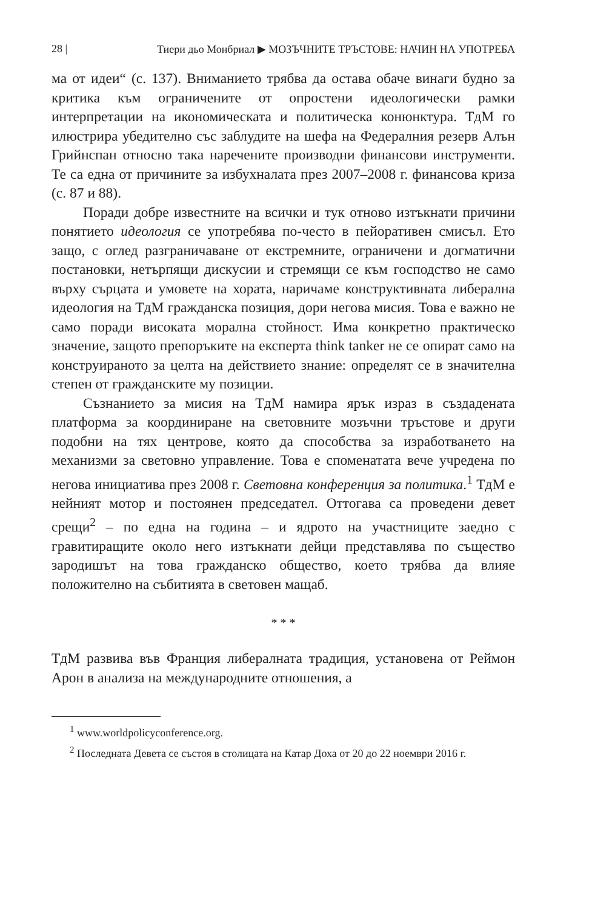28 | Тиери дьо Монбриал ▶ МОЗЪЧНИТЕ ТРЪСТОВЕ: НАЧИН НА УПОТРЕБА
ма от идеи“ (с. 137). Вниманието трябва да остава обаче винаги будно за критика към ограничените от опростени идеологически рамки интерпретации на икономическата и политическа конюнктура. ТдМ го илюстрира убедително със заблудите на шефа на Федералния резерв Алън Грийнспан относно така наречените производни финансови инструменти. Те са една от причините за избухналата през 2007–2008 г. финансова криза (с. 87 и 88).
Поради добре известните на всички и тук отново изтъкнати причини понятието идеология се употребява по-често в пейоративен смисъл. Ето защо, с оглед разграничаване от екстремните, ограничени и догматични постановки, нетърпящи дискусии и стремящи се към господство не само върху сърцата и умовете на хората, наричаме конструктивната либерална идеология на ТдМ гражданска позиция, дори негова мисия. Това е важно не само поради високата морална стойност. Има конкретно практическо значение, защото препоръките на експерта think tanker не се опират само на конструираното за целта на действието знание: определят се в значителна степен от гражданските му позиции.
Съзнанието за мисия на ТдМ намира ярък израз в създадената платформа за координиране на световните мозъчни тръстове и други подобни на тях центрове, която да способства за изработването на механизми за световно управление. Това е споменатата вече учредена по негова инициатива през 2008 г. Световна конференция за политика.<sup>1</sup> ТдМ е нейният мотор и постоянен председател. Оттогава са проведени девет срещи<sup>2</sup> – по една на година – и ядрото на участниците заедно с гравитиращите около него изтъкнати дейци представлява по същество зародишът на това гражданско общество, което трябва да влияе положително на събитията в световен мащаб.
* * *
ТдМ развива във Франция либералната традиция, установена от Реймон Арон в анализа на международните отношения, а
<sup>1</sup> www.worldpolicyconference.org.
<sup>2</sup> Последната Девета се състоя в столицата на Катар Доха от 20 до 22 ноември 2016 г.